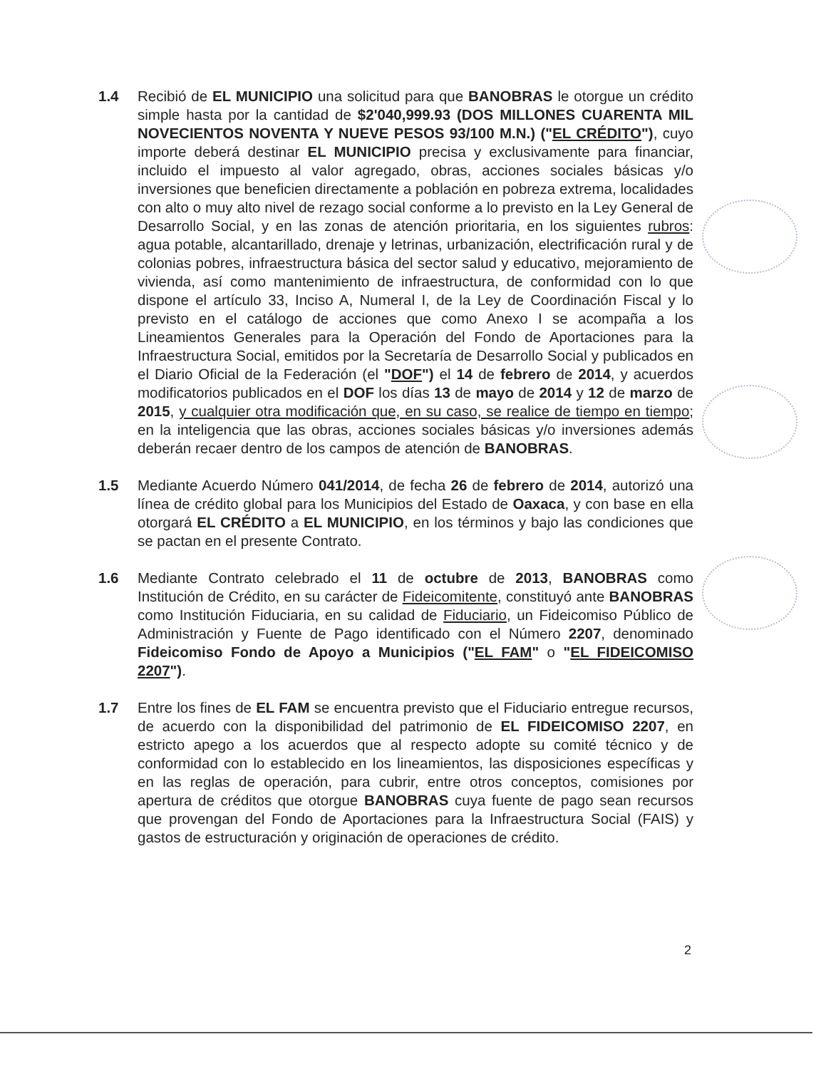1.4 Recibió de EL MUNICIPIO una solicitud para que BANOBRAS le otorgue un crédito simple hasta por la cantidad de $2'040,999.93 (DOS MILLONES CUARENTA MIL NOVECIENTOS NOVENTA Y NUEVE PESOS 93/100 M.N.) ("EL CRÉDITO"), cuyo importe deberá destinar EL MUNICIPIO precisa y exclusivamente para financiar, incluido el impuesto al valor agregado, obras, acciones sociales básicas y/o inversiones que beneficien directamente a población en pobreza extrema, localidades con alto o muy alto nivel de rezago social conforme a lo previsto en la Ley General de Desarrollo Social, y en las zonas de atención prioritaria, en los siguientes rubros: agua potable, alcantarillado, drenaje y letrinas, urbanización, electrificación rural y de colonias pobres, infraestructura básica del sector salud y educativo, mejoramiento de vivienda, así como mantenimiento de infraestructura, de conformidad con lo que dispone el artículo 33, Inciso A, Numeral I, de la Ley de Coordinación Fiscal y lo previsto en el catálogo de acciones que como Anexo I se acompaña a los Lineamientos Generales para la Operación del Fondo de Aportaciones para la Infraestructura Social, emitidos por la Secretaría de Desarrollo Social y publicados en el Diario Oficial de la Federación (el "DOF") el 14 de febrero de 2014, y acuerdos modificatorios publicados en el DOF los días 13 de mayo de 2014 y 12 de marzo de 2015, y cualquier otra modificación que, en su caso, se realice de tiempo en tiempo; en la inteligencia que las obras, acciones sociales básicas y/o inversiones además deberán recaer dentro de los campos de atención de BANOBRAS.
1.5 Mediante Acuerdo Número 041/2014, de fecha 26 de febrero de 2014, autorizó una línea de crédito global para los Municipios del Estado de Oaxaca, y con base en ella otorgará EL CRÉDITO a EL MUNICIPIO, en los términos y bajo las condiciones que se pactan en el presente Contrato.
1.6 Mediante Contrato celebrado el 11 de octubre de 2013, BANOBRAS como Institución de Crédito, en su carácter de Fideicomitente, constituyó ante BANOBRAS como Institución Fiduciaria, en su calidad de Fiduciario, un Fideicomiso Público de Administración y Fuente de Pago identificado con el Número 2207, denominado Fideicomiso Fondo de Apoyo a Municipios ("EL FAM" o "EL FIDEICOMISO 2207").
1.7 Entre los fines de EL FAM se encuentra previsto que el Fiduciario entregue recursos, de acuerdo con la disponibilidad del patrimonio de EL FIDEICOMISO 2207, en estricto apego a los acuerdos que al respecto adopte su comité técnico y de conformidad con lo establecido en los lineamientos, las disposiciones específicas y en las reglas de operación, para cubrir, entre otros conceptos, comisiones por apertura de créditos que otorgue BANOBRAS cuya fuente de pago sean recursos que provengan del Fondo de Aportaciones para la Infraestructura Social (FAIS) y gastos de estructuración y originación de operaciones de crédito.
2